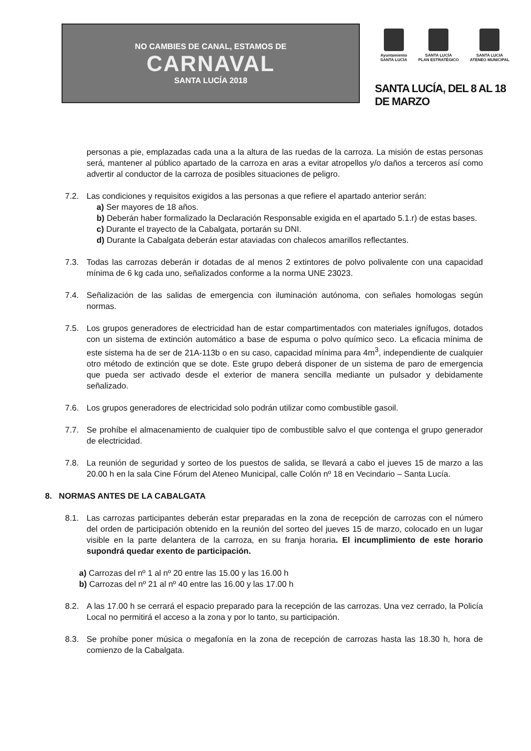NO CAMBIES DE CANAL, ESTAMOS DE
CARNAVAL
SANTA LUCÍA 2018
Ayuntamiento
SANTA LUCÍA
SANTA LUCÍA
PLAN ESTRATÉGICO
SANTA LUCIA
ATENEO MUNICIPAL
SANTA LUCÍA, DEL 8 AL 18 DE MARZO
personas a pie, emplazadas cada una a la altura de las ruedas de la carroza. La misión de estas personas será, mantener al público apartado de la carroza en aras a evitar atropellos y/o daños a terceros así como advertir al conductor de la carroza de posibles situaciones de peligro.
7.2. Las condiciones y requisitos exigidos a las personas a que refiere el apartado anterior serán:
a) Ser mayores de 18 años.
b) Deberán haber formalizado la Declaración Responsable exigida en el apartado 5.1.r) de estas bases.
c) Durante el trayecto de la Cabalgata, portarán su DNI.
d) Durante la Cabalgata deberán estar ataviadas con chalecos amarillos reflectantes.
7.3. Todas las carrozas deberán ir dotadas de al menos 2 extintores de polvo polivalente con una capacidad mínima de 6 kg cada uno, señalizados conforme a la norma UNE 23023.
7.4. Señalización de las salidas de emergencia con iluminación autónoma, con señales homologas según normas.
7.5. Los grupos generadores de electricidad han de estar compartimentados con materiales ignífugos, dotados con un sistema de extinción automático a base de espuma o polvo químico seco. La eficacia mínima de este sistema ha de ser de 21A-113b o en su caso, capacidad mínima para 4m<sup>3</sup>, independiente de cualquier otro método de extinción que se dote. Este grupo deberá disponer de un sistema de paro de emergencia que pueda ser activado desde el exterior de manera sencilla mediante un pulsador y debidamente señalizado.
7.6. Los grupos generadores de electricidad solo podrán utilizar como combustible gasoil.
7.7. Se prohíbe el almacenamiento de cualquier tipo de combustible salvo el que contenga el grupo generador de electricidad.
7.8. La reunión de seguridad y sorteo de los puestos de salida, se llevará a cabo el jueves 15 de marzo a las 20.00 h en la sala Cine Fórum del Ateneo Municipal, calle Colón nº 18 en Vecindario – Santa Lucía.
8. NORMAS ANTES DE LA CABALGATA
8.1. Las carrozas participantes deberán estar preparadas en la zona de recepción de carrozas con el número del orden de participación obtenido en la reunión del sorteo del jueves 15 de marzo, colocado en un lugar visible en la parte delantera de la carroza, en su franja horaria. El incumplimiento de este horario supondrá quedar exento de participación.
a) Carrozas del nº 1 al nº 20 entre las 15.00 y las 16.00 h
b) Carrozas del nº 21 al nº 40 entre las 16.00 y las 17.00 h
8.2. A las 17.00 h se cerrará el espacio preparado para la recepción de las carrozas. Una vez cerrado, la Policía Local no permitirá el acceso a la zona y por lo tanto, su participación.
8.3. Se prohíbe poner música o megafonía en la zona de recepción de carrozas hasta las 18.30 h, hora de comienzo de la Cabalgata.